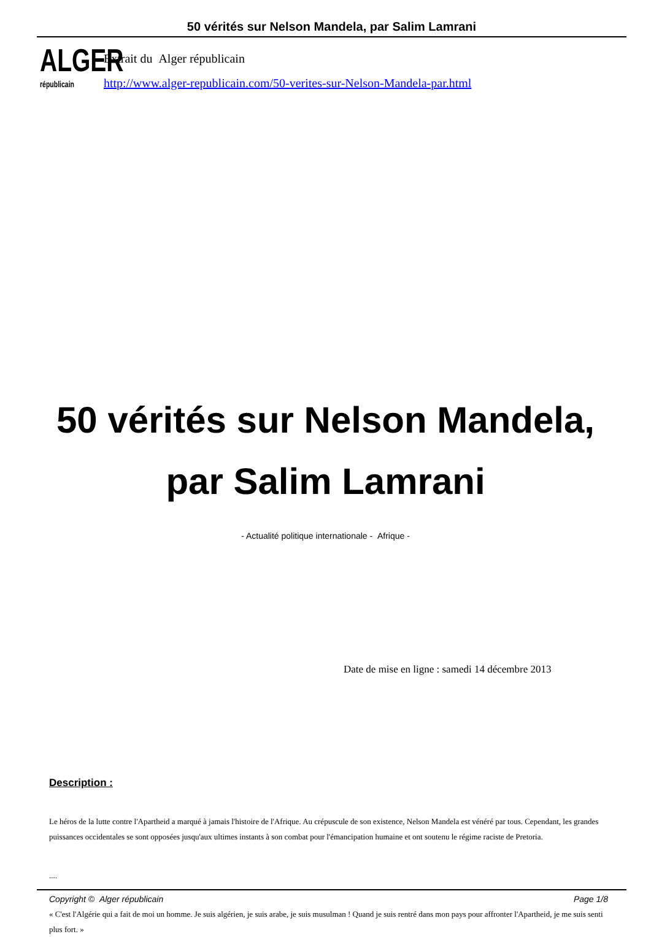50 vérités sur Nelson Mandela, par Salim Lamrani
ALGER
républicain
Extrait du Alger républicain
http://www.alger-republicain.com/50-verites-sur-Nelson-Mandela-par.html
50 vérités sur Nelson Mandela,
par Salim Lamrani
- Actualité politique internationale - Afrique -
Date de mise en ligne : samedi 14 décembre 2013
Description :
Le héros de la lutte contre l'Apartheid a marqué à jamais l'histoire de l'Afrique. Au crépuscule de son existence, Nelson Mandela est vénéré par tous. Cependant, les grandes puissances occidentales se sont opposées jusqu'aux ultimes instants à son combat pour l'émancipation humaine et ont soutenu le régime raciste de Pretoria.
....
« C'est l'Algérie qui a fait de moi un homme. Je suis algérien, je suis arabe, je suis musulman ! Quand je suis rentré dans mon pays pour affronter l'Apartheid, je me suis senti plus fort. »
Copyright © Alger républicain Page 1/8